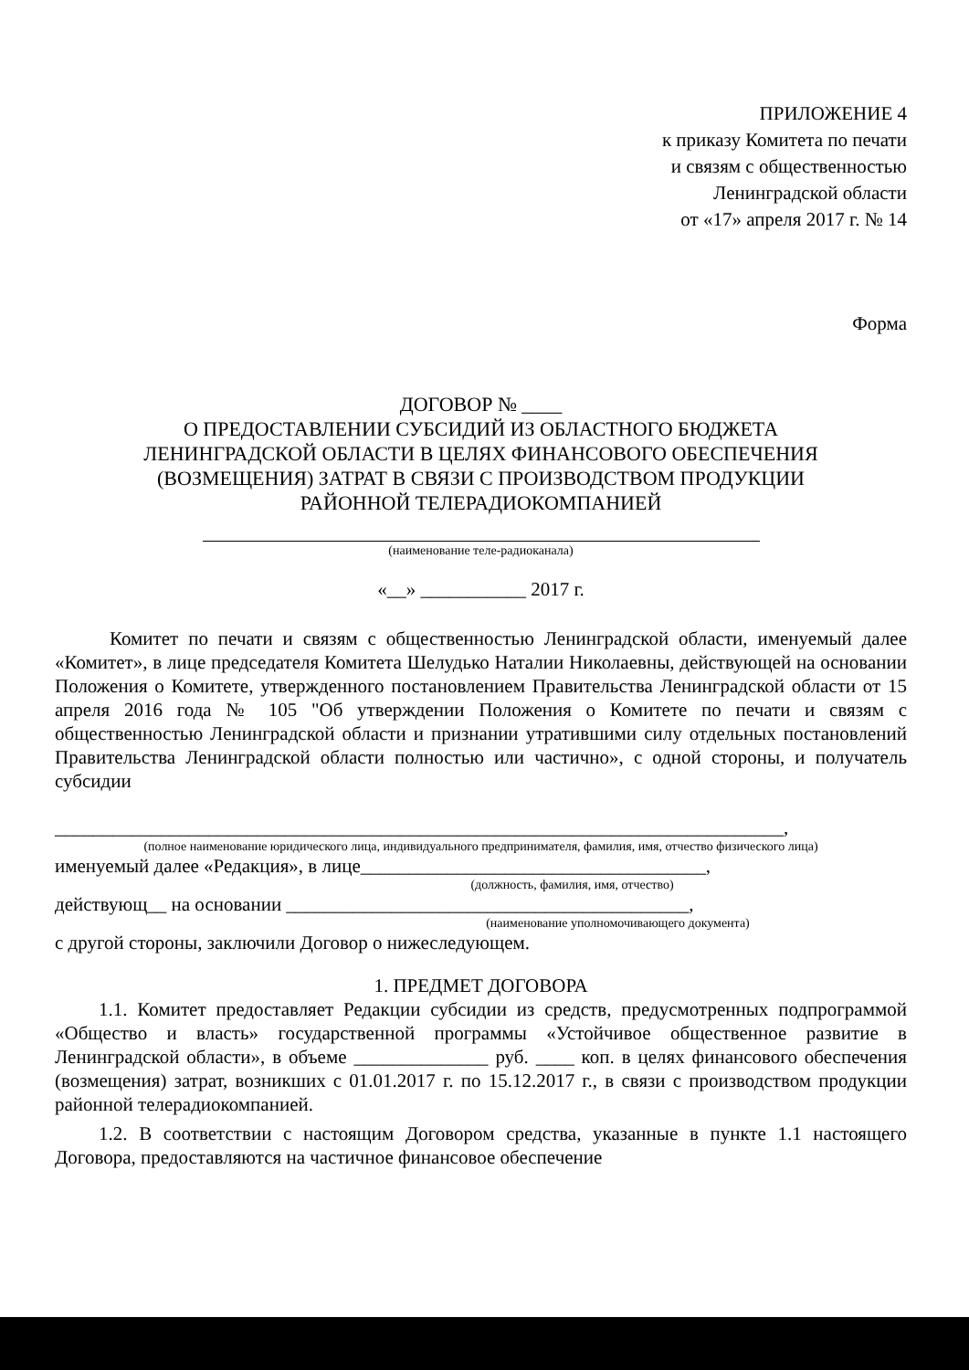ПРИЛОЖЕНИЕ 4
к приказу Комитета по печати
и связям с общественностью
Ленинградской области
от «17» апреля 2017 г. № 14
Форма
ДОГОВОР № ____
О ПРЕДОСТАВЛЕНИИ СУБСИДИЙ ИЗ ОБЛАСТНОГО БЮДЖЕТА
ЛЕНИНГРАДСКОЙ ОБЛАСТИ В ЦЕЛЯХ ФИНАНСОВОГО ОБЕСПЕЧЕНИЯ
(ВОЗМЕЩЕНИЯ) ЗАТРАТ В СВЯЗИ С ПРОИЗВОДСТВОМ ПРОДУКЦИИ
РАЙОННОЙ ТЕЛЕРАДИОКОМПАНИЕЙ
(наименование теле-радиоканала)
«__» ___________ 2017 г.
Комитет по печати и связям с общественностью Ленинградской области, именуемый далее «Комитет», в лице председателя Комитета Шелудько Наталии Николаевны, действующей на основании Положения о Комитете, утвержденного постановлением Правительства Ленинградской области от 15 апреля 2016 года № 105 "Об утверждении Положения о Комитете по печати и связям с общественностью Ленинградской области и признании утратившими силу отдельных постановлений Правительства Ленинградской области полностью или частично», с одной стороны, и получатель субсидии
____________________________________________________________________________,
(полное наименование юридического лица, индивидуального предпринимателя, фамилия, имя, отчество физического лица)
именуемый далее «Редакция», в лице____________________________________,
(должность, фамилия, имя, отчество)
действующ__ на основании __________________________________________,
(наименование уполномочивающего документа)
с другой стороны, заключили Договор о нижеследующем.
1. ПРЕДМЕТ ДОГОВОРА
1.1. Комитет предоставляет Редакции субсидии из средств, предусмотренных подпрограммой «Общество и власть» государственной программы «Устойчивое общественное развитие в Ленинградской области», в объеме ______________ руб. ____ коп. в целях финансового обеспечения (возмещения) затрат, возникших с 01.01.2017 г. по 15.12.2017 г., в связи с производством продукции районной телерадиокомпанией.
1.2. В соответствии с настоящим Договором средства, указанные в пункте 1.1 настоящего Договора, предоставляются на частичное финансовое обеспечение